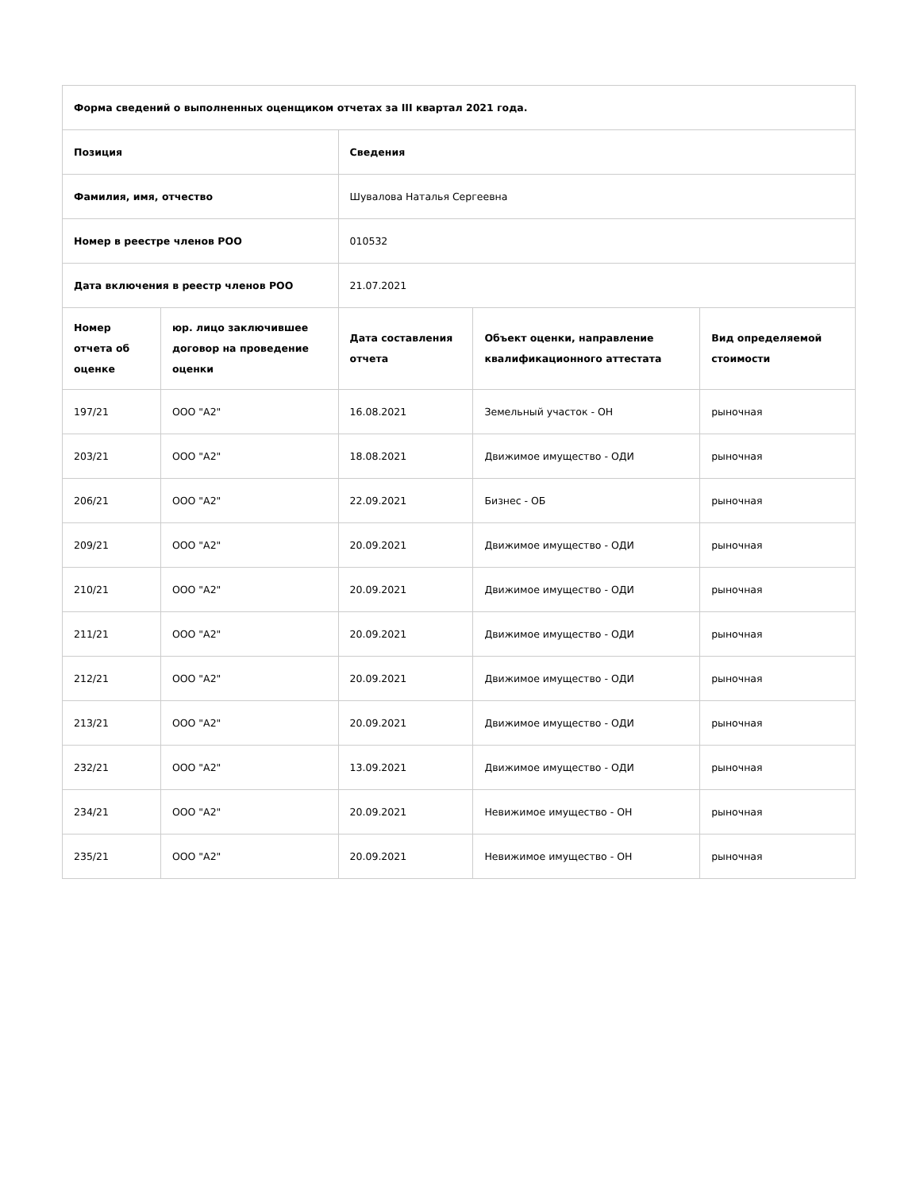| Форма сведений о выполненных оценщиком отчетах за III квартал 2021 года. | | | | |
| --- | --- | --- | --- | --- |
| Позиция | | Сведения | | |
| Фамилия, имя, отчество | | Шувалова Наталья Сергеевна | | |
| Номер в реестре членов РОО | | 010532 | | |
| Дата включения в реестр членов РОО | | 21.07.2021 | | |
| Номер отчета об оценке | юр. лицо заключившее договор на проведение оценки | Дата составления отчета | Объект оценки, направление квалификационного аттестата | Вид определяемой стоимости |
| 197/21 | ООО "А2" | 16.08.2021 | Земельный участок - ОН | рыночная |
| 203/21 | ООО "А2" | 18.08.2021 | Движимое имущество - ОДИ | рыночная |
| 206/21 | ООО "А2" | 22.09.2021 | Бизнес - ОБ | рыночная |
| 209/21 | ООО "А2" | 20.09.2021 | Движимое имущество - ОДИ | рыночная |
| 210/21 | ООО "А2" | 20.09.2021 | Движимое имущество - ОДИ | рыночная |
| 211/21 | ООО "А2" | 20.09.2021 | Движимое имущество - ОДИ | рыночная |
| 212/21 | ООО "А2" | 20.09.2021 | Движимое имущество - ОДИ | рыночная |
| 213/21 | ООО "А2" | 20.09.2021 | Движимое имущество - ОДИ | рыночная |
| 232/21 | ООО "А2" | 13.09.2021 | Движимое имущество - ОДИ | рыночная |
| 234/21 | ООО "А2" | 20.09.2021 | Невижимое имущество - ОН | рыночная |
| 235/21 | ООО "А2" | 20.09.2021 | Невижимое имущество - ОН | рыночная |